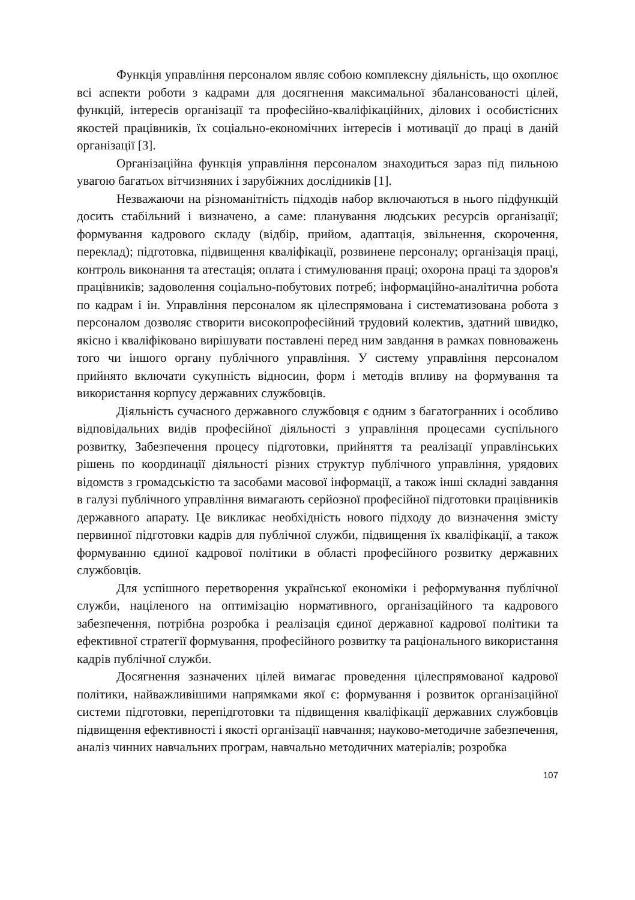Функція управління персоналом являє собою комплексну діяльність, що охоплює всі аспекти роботи з кадрами для досягнення максимальної збалансованості цілей, функцій, інтересів організації та професійно-кваліфікаційних, ділових і особистісних якостей працівників, їх соціально-економічних інтересів і мотивації до праці в даній організації [3].
Організаційна функція управління персоналом знаходиться зараз під пильною увагою багатьох вітчизняних і зарубіжних дослідників [1].
Незважаючи на різноманітність підходів набор включаються в нього підфункцій досить стабільний і визначено, а саме: планування людських ресурсів організації; формування кадрового складу (відбір, прийом, адаптація, звільнення, скорочення, переклад); підготовка, підвищення кваліфікації, розвинене персоналу; організація праці, контроль виконання та атестація; оплата і стимулювання праці; охорона праці та здоров'я працівників; задоволення соціально-побутових потреб; інформаційно-аналітична робота по кадрам і ін. Управління персоналом як цілеспрямована і систематизована робота з персоналом дозволяє створити високопрофесійний трудовий колектив, здатний швидко, якісно і кваліфіковано вирішувати поставлені перед ним завдання в рамках повноважень того чи іншого органу публічного управління. У систему управління персоналом прийнято включати сукупність відносин, форм і методів впливу на формування та використання корпусу державних службовців.
Діяльність сучасного державного службовця є одним з багатогранних і особливо відповідальних видів професійної діяльності з управління процесами суспільного розвитку, Забезпечення процесу підготовки, прийняття та реалізації управлінських рішень по координації діяльності різних структур публічного управління, урядових відомств з громадськістю та засобами масової інформації, а також інші складні завдання в галузі публічного управління вимагають серйозної професійної підготовки працівників державного апарату. Це викликає необхідність нового підходу до визначення змісту первинної підготовки кадрів для публічної служби, підвищення їх кваліфікації, а також формуванню єдиної кадрової політики в області професійного розвитку державних службовців.
Для успішного перетворення української економіки і реформування публічної служби, націленого на оптимізацію нормативного, організаційного та кадрового забезпечення, потрібна розробка і реалізація єдиної державної кадрової політики та ефективної стратегії формування, професійного розвитку та раціонального використання кадрів публічної служби.
Досягнення зазначених цілей вимагає проведення цілеспрямованої кадрової політики, найважливішими напрямками якої є: формування і розвиток організаційної системи підготовки, перепідготовки та підвищення кваліфікації державних службовців підвищення ефективності і якості організації навчання; науково-методичне забезпечення, аналіз чинних навчальних програм, навчально методичних матеріалів; розробка
107